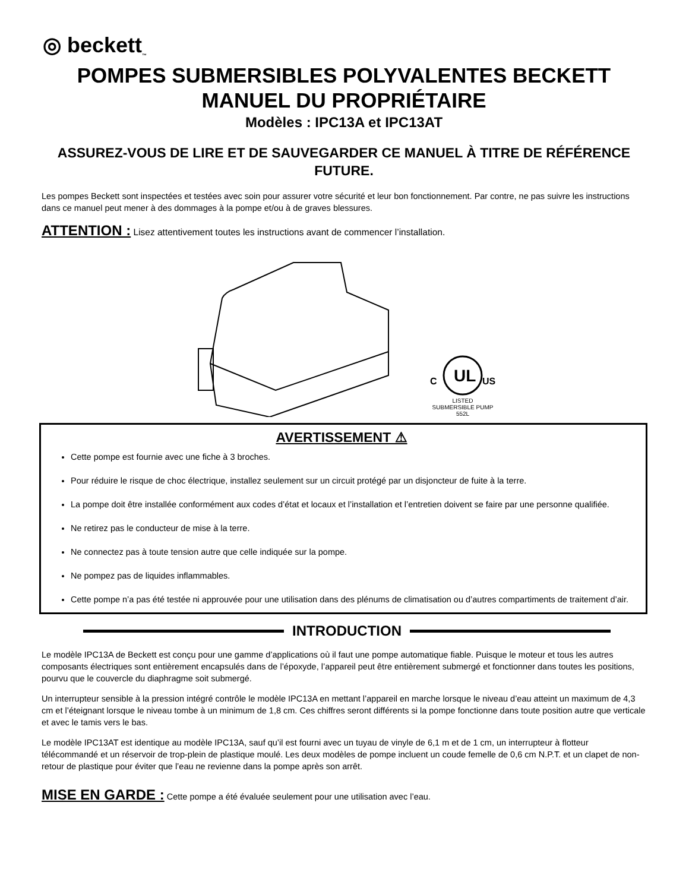◎ beckett<sub>™</sub>
POMPES SUBMERSIBLES POLYVALENTES BECKETT
MANUEL DU PROPRIÉTAIRE
Modèles : IPC13A et IPC13AT
ASSUREZ-VOUS DE LIRE ET DE SAUVEGARDER CE MANUEL À TITRE DE RÉFÉRENCE FUTURE.
Les pompes Beckett sont inspectées et testées avec soin pour assurer votre sécurité et leur bon fonctionnement. Par contre, ne pas suivre les instructions dans ce manuel peut mener à des dommages à la pompe et/ou à de graves blessures.
ATTENTION : Lisez attentivement toutes les instructions avant de commencer l’installation.
UL
C
US
LISTED
SUBMERSIBLE PUMP
552L
AVERTISSEMENT ⚠
Cette pompe est fournie avec une fiche à 3 broches.
Pour réduire le risque de choc électrique, installez seulement sur un circuit protégé par un disjoncteur de fuite à la terre.
La pompe doit être installée conformément aux codes d’état et locaux et l’installation et l’entretien doivent se faire par une personne qualifiée.
Ne retirez pas le conducteur de mise à la terre.
Ne connectez pas à toute tension autre que celle indiquée sur la pompe.
Ne pompez pas de liquides inflammables.
Cette pompe n’a pas été testée ni approuvée pour une utilisation dans des plénums de climatisation ou d’autres compartiments de traitement d’air.
INTRODUCTION
Le modèle IPC13A de Beckett est conçu pour une gamme d’applications où il faut une pompe automatique fiable. Puisque le moteur et tous les autres composants électriques sont entièrement encapsulés dans de l’époxyde, l’appareil peut être entièrement submergé et fonctionner dans toutes les positions, pourvu que le couvercle du diaphragme soit submergé.
Un interrupteur sensible à la pression intégré contrôle le modèle IPC13A en mettant l’appareil en marche lorsque le niveau d’eau atteint un maximum de 4,3 cm et l’éteignant lorsque le niveau tombe à un minimum de 1,8 cm. Ces chiffres seront différents si la pompe fonctionne dans toute position autre que verticale et avec le tamis vers le bas.
Le modèle IPC13AT est identique au modèle IPC13A, sauf qu’il est fourni avec un tuyau de vinyle de 6,1 m et de 1 cm, un interrupteur à flotteur télécommandé et un réservoir de trop-plein de plastique moulé. Les deux modèles de pompe incluent un coude femelle de 0,6 cm N.P.T. et un clapet de non-retour de plastique pour éviter que l’eau ne revienne dans la pompe après son arrêt.
MISE EN GARDE : Cette pompe a été évaluée seulement pour une utilisation avec l’eau.